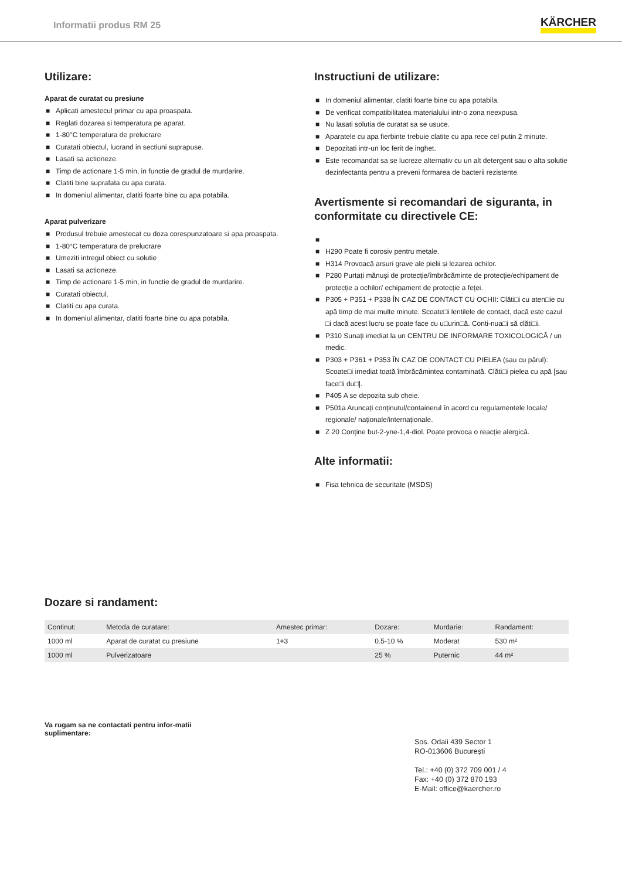Informatii produs RM 25
KÄRCHER
Utilizare:
Aparat de curatat cu presiune
■ Aplicati amestecul primar cu apa proaspata.
■ Reglati dozarea si temperatura pe aparat.
■ 1-80°C temperatura de prelucrare
■ Curatati obiectul, lucrand in sectiuni suprapuse.
■ Lasati sa actioneze.
■ Timp de actionare 1-5 min, in functie de gradul de murdarire.
■ Clatiti bine suprafata cu apa curata.
■ In domeniul alimentar, clatiti foarte bine cu apa potabila.
Aparat pulverizare
■ Produsul trebuie amestecat cu doza corespunzatoare si apa proaspata.
■ 1-80°C temperatura de prelucrare
■ Umeziti intregul obiect cu solutie
■ Lasati sa actioneze.
■ Timp de actionare 1-5 min, in functie de gradul de murdarire.
■ Curatati obiectul.
■ Clatiti cu apa curata.
■ In domeniul alimentar, clatiti foarte bine cu apa potabila.
Instructiuni de utilizare:
■ In domeniul alimentar, clatiti foarte bine cu apa potabila.
■ De verificat compatibilitatea materialului intr-o zona neexpusa.
■ Nu lasati solutia de curatat sa se usuce.
■ Aparatele cu apa fierbinte trebuie clatite cu apa rece cel putin 2 minute.
■ Depozitati intr-un loc ferit de inghet.
■ Este recomandat sa se lucreze alternativ cu un alt detergent sau o alta solutie dezinfectanta pentru a preveni formarea de bacterii rezistente.
Avertismente si recomandari de siguranta, in conformitate cu directivele CE:
■ ■ H290 Poate fi corosiv pentru metale.
■ H314 Provoacă arsuri grave ale pielii și lezarea ochilor.
■ P280 Purtați mănuși de protecție/îmbrăcăminte de protecție/echipament de protecție a ochilor/ echipament de protecție a feței.
■ P305 + P351 + P338 ÎN CAZ DE CONTACT CU OCHII: Clăti□i cu aten□ie cu apă timp de mai multe minute. Scoate□i lentilele de contact, dacă este cazul □i dacă acest lucru se poate face cu u□urin□ă. Conti-nua□i să clăti□i.
■ P310 Sunați imediat la un CENTRU DE INFORMARE TOXICOLOGICĂ / un medic.
■ P303 + P361 + P353 ÎN CAZ DE CONTACT CU PIELEA (sau cu părul): Scoate□i imediat toată îmbrăcămintea contaminată. Clăti□i pielea cu apă [sau face□i du□].
■ P405 A se depozita sub cheie.
■ P501a Aruncați conținutul/containerul în acord cu regulamentele locale/ regionale/ naționale/internaționale.
■ Z 20 Conține but-2-yne-1,4-diol. Poate provoca o reacție alergică.
Alte informatii:
■ Fisa tehnica de securitate (MSDS)
Dozare si randament:
| Continut: | Metoda de curatare: | Amestec primar: | Dozare: | Murdarie: | Randament: |
| --- | --- | --- | --- | --- | --- |
| 1000 ml | Aparat de curatat cu presiune | 1+3 | 0.5-10 % | Moderat | 530 m² |
| 1000 ml | Pulverizatoare | | 25 % | Puternic | 44 m² |
Va rugam sa ne contactati pentru infor-matii suplimentare:
Sos. Odaii 439 Sector 1
RO-013606 București
Tel.: +40 (0) 372 709 001 / 4
Fax: +40 (0) 372 870 193
E-Mail: office@kaercher.ro